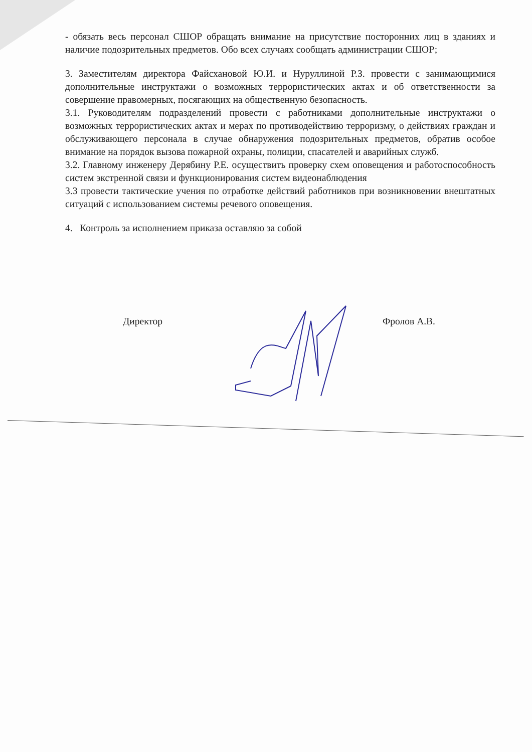- обязать весь персонал СШОР обращать внимание на присутствие посторонних лиц в зданиях и наличие подозрительных предметов. Обо всех случаях сообщать администрации СШОР;
3. Заместителям директора Файсхановой Ю.И. и Нуруллиной Р.З. провести с занимающимися дополнительные инструктажи о возможных террористических актах и об ответственности за совершение правомерных, посягающих на общественную безопасность.
3.1. Руководителям подразделений провести с работниками дополнительные инструктажи о возможных террористических актах и мерах по противодействию терроризму, о действиях граждан и обслуживающего персонала в случае обнаружения подозрительных предметов, обратив особое внимание на порядок вызова пожарной охраны, полиции, спасателей и аварийных служб.
3.2. Главному инженеру Дерябину Р.Е. осуществить проверку схем оповещения и работоспособность систем экстренной связи и функционирования систем видеонаблюдения
3.3 провести тактические учения по отработке действий работников при возникновении внештатных ситуаций с использованием системы речевого оповещения.
4. Контроль за исполнением приказа оставляю за собой
Директор Фролов А.В.